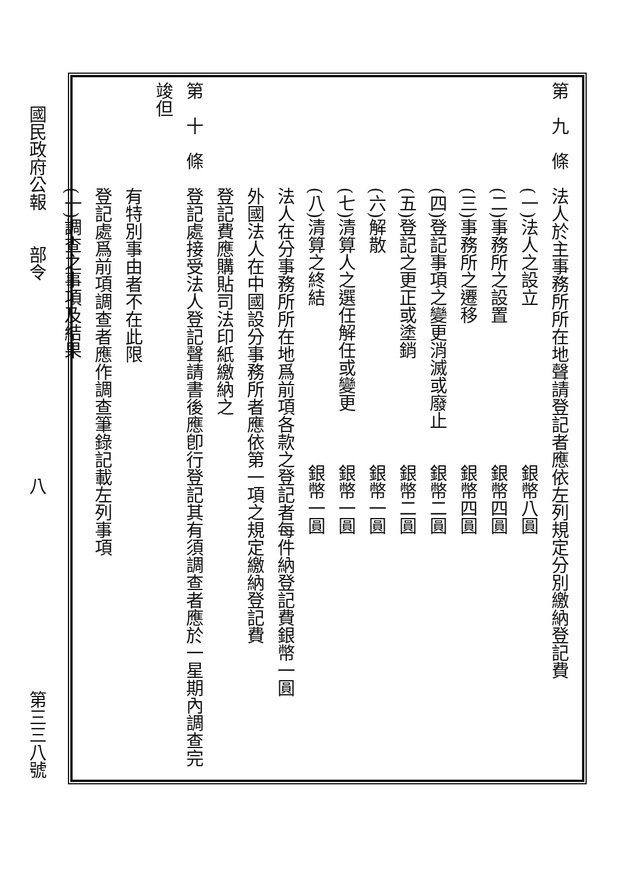第　九　條　法人於主事務所所在地聲請登記者應依左列規定分別繳納登記費
　　　　　　(一)法人之設立　　　　　　　　　銀幣八圓
　　　　　　(二)事務所之設置　　　　　　　　銀幣四圓
　　　　　　(三)事務所之遷移　　　　　　　　銀幣四圓
　　　　　　(四)登記事項之變更消滅或廢止　　銀幣二圓
　　　　　　(五)登記之更正或塗銷　　　　　　銀幣二圓
　　　　　　(六)解散　　　　　　　　　　　　銀幣一圓
　　　　　　(七)清算人之選任解任或變更　　　銀幣一圓
　　　　　　(八)清算之終結　　　　　　　　　銀幣一圓
　　　　　　法人在分事務所所在地爲前項各款之登記者每件納登記費銀幣一圓
　　　　　　外國法人在中國設分事務所者應依第一項之規定繳納登記費
　　　　　　登記費應購貼司法印紙繳納之
第　十　條　登記處接受法人登記聲請書後應卽行登記其有須調查者應於一星期內調查完竣但
　　　　　　有特別事由者不在此限
　　　　　　登記處爲前項調查者應作調查筆錄記載左列事項
　　　　　　(一)調查之事項及結果
國民政府公報　　部令 八 第三三八號